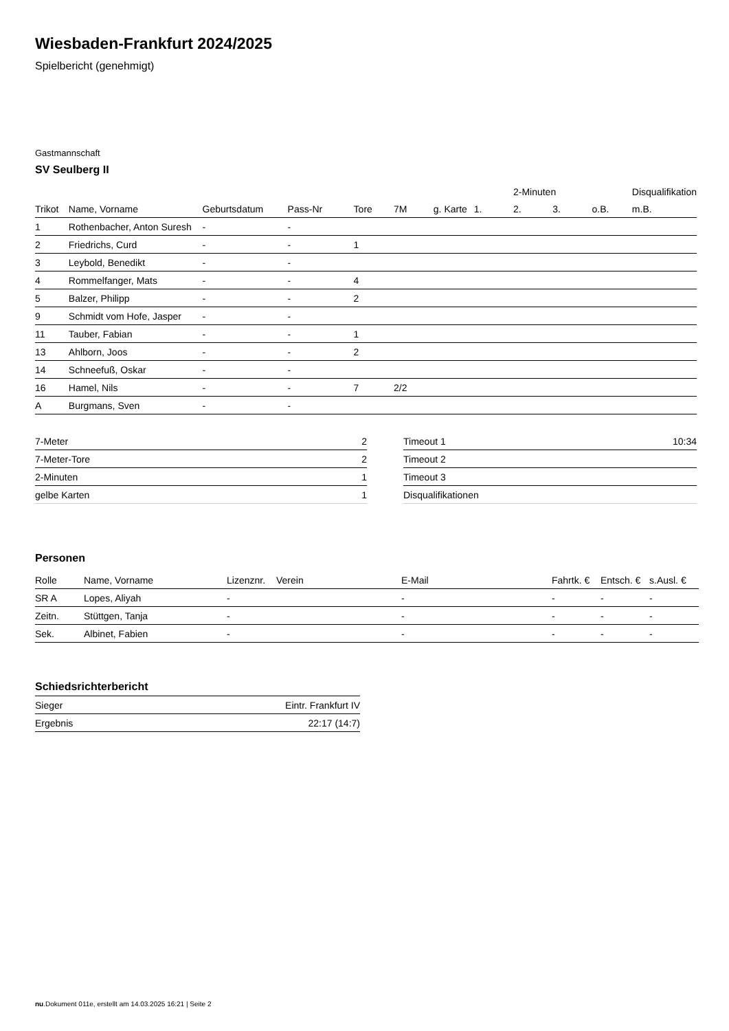Wiesbaden-Frankfurt 2024/2025
Spielbericht (genehmigt)
Gastmannschaft
SV Seulberg II
| | | | | | | | | 2-Minuten | | | Disqualifikation |
| --- | --- | --- | --- | --- | --- | --- | --- | --- | --- | --- | --- |
| Trikot | Name, Vorname | Geburtsdatum | Pass-Nr | Tore | 7M | g. Karte | 1. | 2. | 3. | o.B. | m.B. |
| 1 | Rothenbacher, Anton Suresh | - | - | | | | | | | | |
| 2 | Friedrichs, Curd | - | - | 1 | | | | | | | |
| 3 | Leybold, Benedikt | - | - | | | | | | | | |
| 4 | Rommelfanger, Mats | - | - | 4 | | | | | | | |
| 5 | Balzer, Philipp | - | - | 2 | | | | | | | |
| 9 | Schmidt vom Hofe, Jasper | - | - | | | | | | | | |
| 11 | Tauber, Fabian | - | - | 1 | | | | | | | |
| 13 | Ahlborn, Joos | - | - | 2 | | | | | | | |
| 14 | Schneefuß, Oskar | - | - | | | | | | | | |
| 16 | Hamel, Nils | - | - | 7 | 2/2 | | | | | | |
| A | Burgmans, Sven | - | - | | | | | | | | |
| 7-Meter | 2 |
| 7-Meter-Tore | 2 |
| 2-Minuten | 1 |
| gelbe Karten | 1 |
| Timeout 1 | 10:34 |
| Timeout 2 | |
| Timeout 3 | |
| Disqualifikationen | |
Personen
| Rolle | Name, Vorname | Lizenznr. | Verein | E-Mail | Fahrtk. € | Entsch. € | s.Ausl. € |
| --- | --- | --- | --- | --- | --- | --- | --- |
| SR A | Lopes, Aliyah | - | | - | - | - | - |
| Zeitn. | Stüttgen, Tanja | - | | - | - | - | - |
| Sek. | Albinet, Fabien | - | | - | - | - | - |
Schiedsrichterbericht
| Sieger | Eintr. Frankfurt IV |
| Ergebnis | 22:17 (14:7) |
nu.Dokument 011e, erstellt am 14.03.2025 16:21 | Seite 2